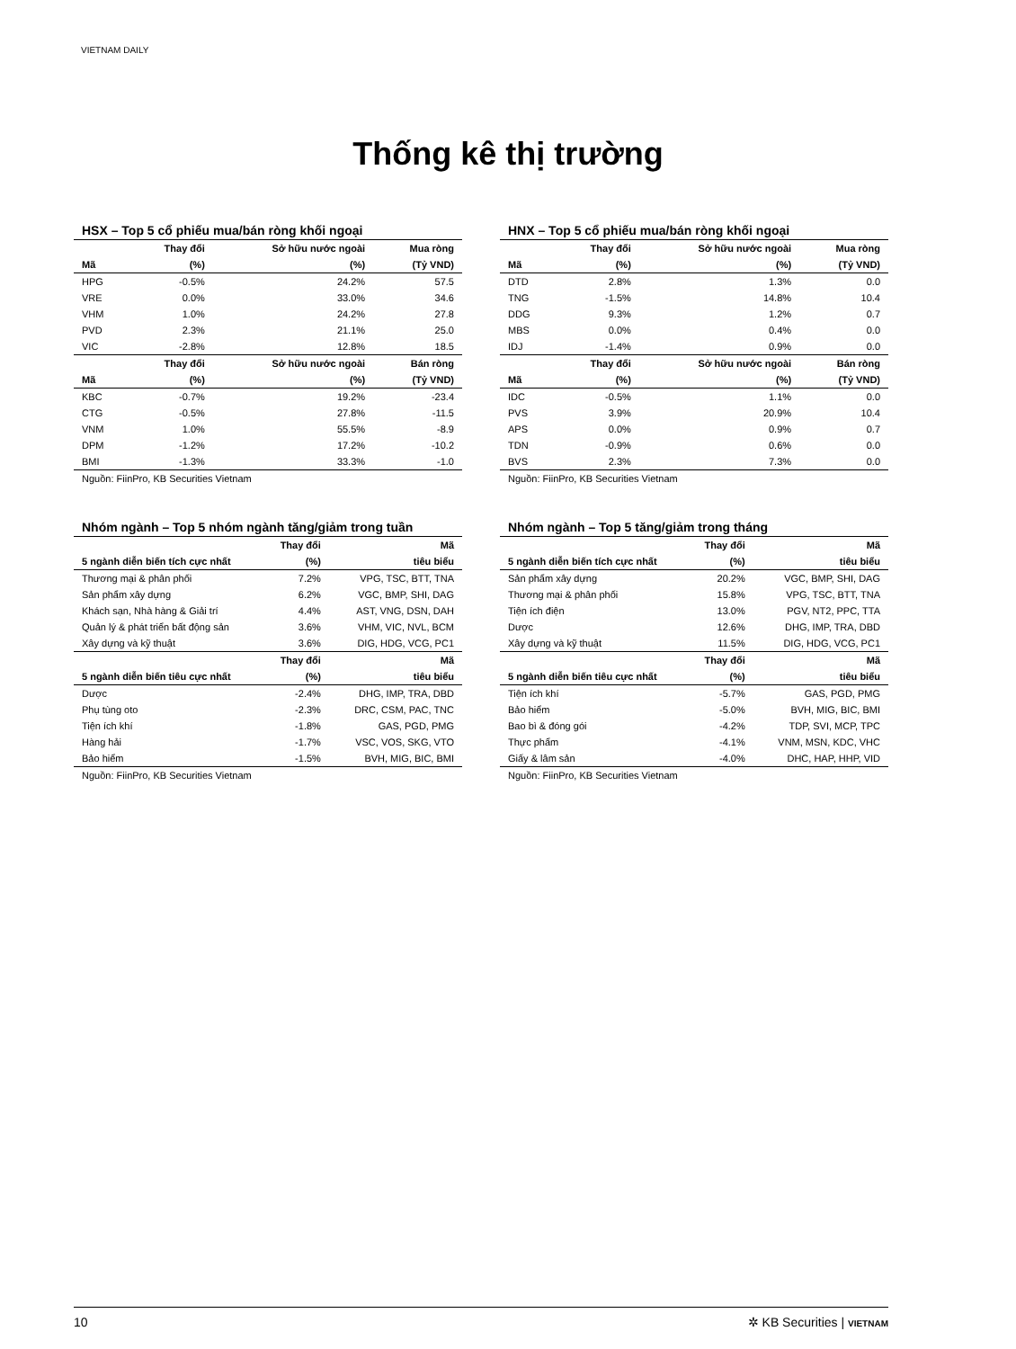VIETNAM DAILY
Thống kê thị trường
HSX – Top 5 cổ phiếu mua/bán ròng khối ngoại
| | Thay đổi | Sở hữu nước ngoài | Mua ròng |
| --- | --- | --- | --- |
| Mã | (%) | (%) | (Tỷ VND) |
| HPG | -0.5% | 24.2% | 57.5 |
| VRE | 0.0% | 33.0% | 34.6 |
| VHM | 1.0% | 24.2% | 27.8 |
| PVD | 2.3% | 21.1% | 25.0 |
| VIC | -2.8% | 12.8% | 18.5 |
| | Thay đổi | Sở hữu nước ngoài | Bán ròng |
| Mã | (%) | (%) | (Tỷ VND) |
| KBC | -0.7% | 19.2% | -23.4 |
| CTG | -0.5% | 27.8% | -11.5 |
| VNM | 1.0% | 55.5% | -8.9 |
| DPM | -1.2% | 17.2% | -10.2 |
| BMI | -1.3% | 33.3% | -1.0 |
Nguồn: FiinPro, KB Securities Vietnam
HNX – Top 5 cổ phiếu mua/bán ròng khối ngoại
| | Thay đổi | Sở hữu nước ngoài | Mua ròng |
| --- | --- | --- | --- |
| Mã | (%) | (%) | (Tỷ VND) |
| DTD | 2.8% | 1.3% | 0.0 |
| TNG | -1.5% | 14.8% | 10.4 |
| DDG | 9.3% | 1.2% | 0.7 |
| MBS | 0.0% | 0.4% | 0.0 |
| IDJ | -1.4% | 0.9% | 0.0 |
| | Thay đổi | Sở hữu nước ngoài | Bán ròng |
| Mã | (%) | (%) | (Tỷ VND) |
| IDC | -0.5% | 1.1% | 0.0 |
| PVS | 3.9% | 20.9% | 10.4 |
| APS | 0.0% | 0.9% | 0.7 |
| TDN | -0.9% | 0.6% | 0.0 |
| BVS | 2.3% | 7.3% | 0.0 |
Nguồn: FiinPro, KB Securities Vietnam
Nhóm ngành – Top 5 nhóm ngành tăng/giảm trong tuần
| | Thay đổi | Mã |
| --- | --- | --- |
| 5 ngành diễn biến tích cực nhất | (%) | tiêu biểu |
| Thương mại & phân phối | 7.2% | VPG, TSC, BTT, TNA |
| Sản phẩm xây dựng | 6.2% | VGC, BMP, SHI, DAG |
| Khách sạn, Nhà hàng & Giải trí | 4.4% | AST, VNG, DSN, DAH |
| Quản lý & phát triển bất động sản | 3.6% | VHM, VIC, NVL, BCM |
| Xây dựng và kỹ thuật | 3.6% | DIG, HDG, VCG, PC1 |
| | Thay đổi | Mã |
| 5 ngành diễn biến tiêu cực nhất | (%) | tiêu biểu |
| Dược | -2.4% | DHG, IMP, TRA, DBD |
| Phụ tùng oto | -2.3% | DRC, CSM, PAC, TNC |
| Tiện ích khí | -1.8% | GAS, PGD, PMG |
| Hàng hải | -1.7% | VSC, VOS, SKG, VTO |
| Bảo hiểm | -1.5% | BVH, MIG, BIC, BMI |
Nguồn: FiinPro, KB Securities Vietnam
Nhóm ngành – Top 5 tăng/giảm trong tháng
| | Thay đổi | Mã |
| --- | --- | --- |
| 5 ngành diễn biến tích cực nhất | (%) | tiêu biểu |
| Sản phẩm xây dựng | 20.2% | VGC, BMP, SHI, DAG |
| Thương mại & phân phối | 15.8% | VPG, TSC, BTT, TNA |
| Tiện ích điện | 13.0% | PGV, NT2, PPC, TTA |
| Dược | 12.6% | DHG, IMP, TRA, DBD |
| Xây dựng và kỹ thuật | 11.5% | DIG, HDG, VCG, PC1 |
| | Thay đổi | Mã |
| 5 ngành diễn biến tiêu cực nhất | (%) | tiêu biểu |
| Tiện ích khí | -5.7% | GAS, PGD, PMG |
| Bảo hiểm | -5.0% | BVH, MIG, BIC, BMI |
| Bao bì & đóng gói | -4.2% | TDP, SVI, MCP, TPC |
| Thực phẩm | -4.1% | VNM, MSN, KDC, VHC |
| Giấy & lâm sản | -4.0% | DHC, HAP, HHP, VID |
Nguồn: FiinPro, KB Securities Vietnam
10 ✲ KB Securities | VIETNAM